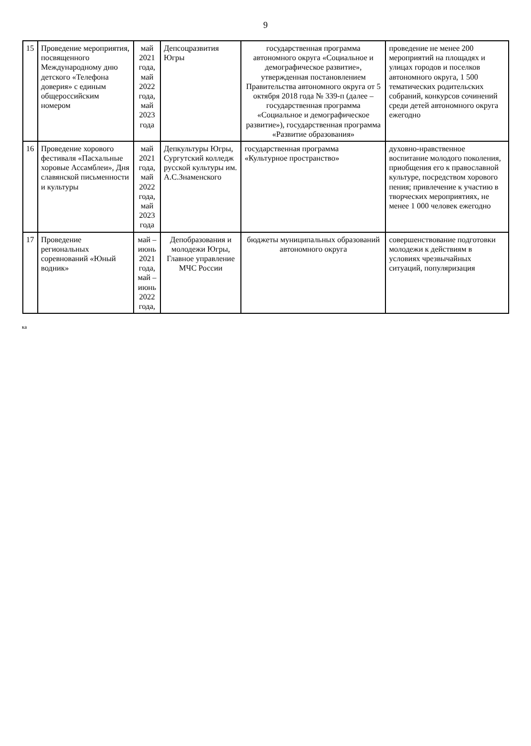9
| 15 | Проведение мероприятия, посвященного Международному дню детского «Телефона доверия» с единым общероссийским номером | май 2021 года, май 2022 года, май 2023 года | Депсоцразвития Югры | государственная программа автономного округа «Социальное и демографическое развитие», утвержденная постановлением Правительства автономного округа от 5 октября 2018 года № 339-п (далее – государственная программа «Социальное и демографическое развитие»), государственная программа «Развитие образования» | проведение не менее 200 мероприятий на площадях и улицах городов и поселков автономного округа, 1 500 тематических родительских собраний, конкурсов сочинений среди детей автономного округа ежегодно |
| 16 | Проведение хорового фестиваля «Пасхальные хоровые Ассамблеи», Дня славянской письменности и культуры | май 2021 года, май 2022 года, май 2023 года | Депкультуры Югры, Сургутский колледж русской культуры им. А.С.Знаменского | государственная программа «Культурное пространство» | духовно-нравственное воспитание молодого поколения, приобщения его к православной культуре, посредством хорового пения; привлечение к участию в творческих мероприятиях, не менее 1 000 человек ежегодно |
| 17 | Проведение региональных соревнований «Юный водник» | май – июнь 2021 года, май – июнь 2022 года, | Депобразования и молодежи Югры, Главное управление МЧС России | бюджеты муниципальных образований автономного округа | совершенствование подготовки молодежи к действиям в условиях чрезвычайных ситуаций, популяризация |
ка